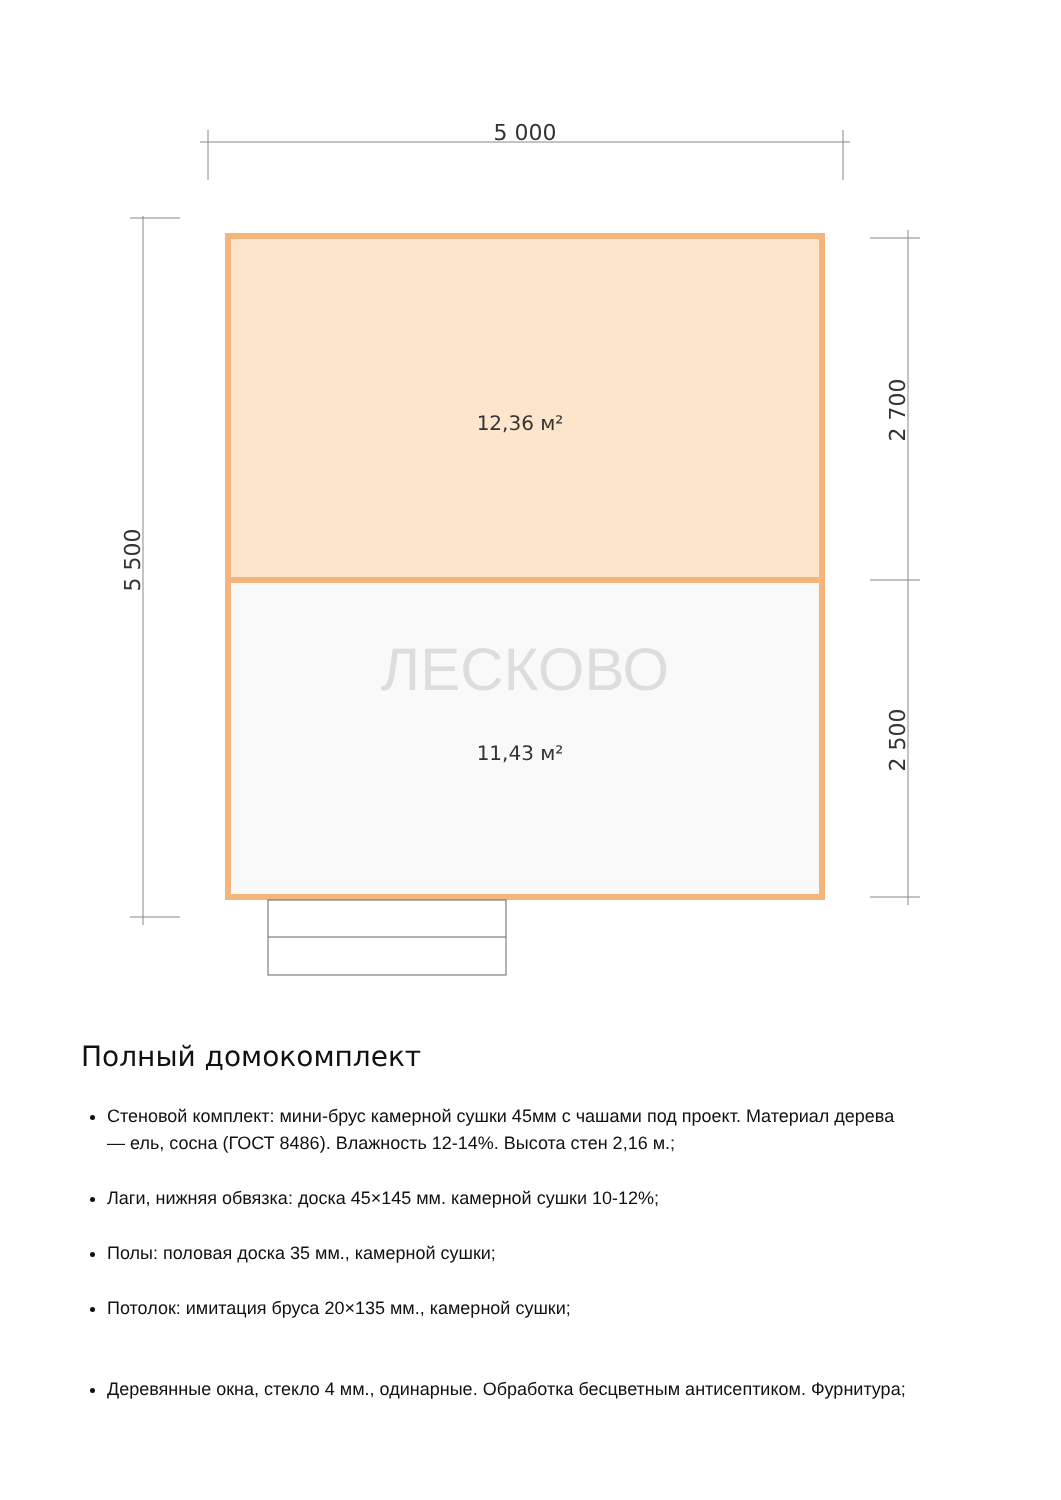5 000
12,36 м²
11,43 м²
ЛЕСКОВО
5 500
2 700
2 500
Полный домокомплект
Стеновой комплект: мини-брус камерной сушки 45мм с чашами под проект. Материал дерева — ель, сосна (ГОСТ 8486). Влажность 12-14%. Высота стен 2,16 м.;
Лаги, нижняя обвязка: доска 45×145 мм. камерной сушки 10-12%;
Полы: половая доска 35 мм., камерной сушки;
Потолок: имитация бруса 20×135 мм., камерной сушки;
Деревянные окна, стекло 4 мм., одинарные. Обработка бесцветным антисептиком. Фурнитура;